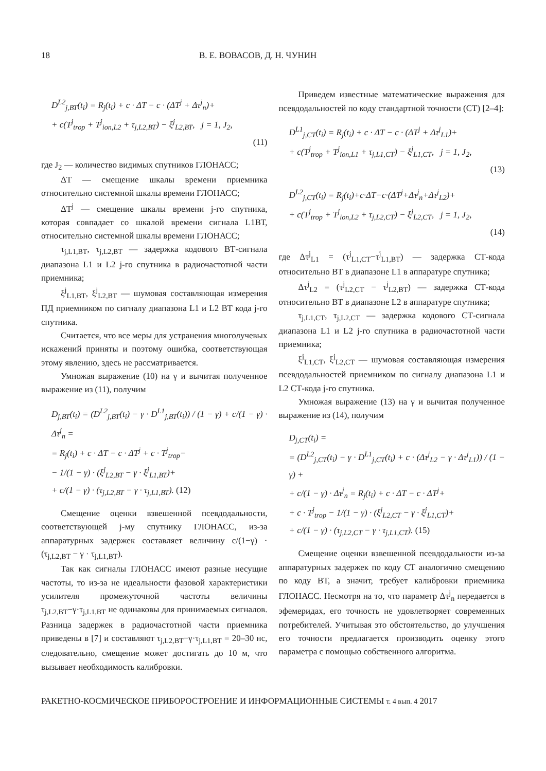18 В. Е. ВОВАСОВ, Д. Н. ЧУНИН
D<sup>L2</sup><sub>j,ВТ</sub>(t<sub>i</sub>) = R<sub>j</sub>(t<sub>i</sub>) + c · ΔT − c · (ΔT<sup>j</sup> + Δτ<sup>j</sup><sub>n</sub>)+
+ c(T<sup>j</sup><sub>trop</sub> + T<sup>j</sup><sub>ion,L2</sub> + τ<sub>j,L2,ВТ</sub>) − ξ<sup>j</sup><sub>L2,ВТ</sub>, j = 1, J<sub>2</sub>,
(11)
где J<sub>2</sub> — количество видимых спутников ГЛОНАСС;
ΔT — смещение шкалы времени приемника относительно системной шкалы времени ГЛОНАСС;
ΔT<sup>j</sup> — смещение шкалы времени j-го спутника, которая совпадает со шкалой времени сигнала L1ВТ, относительно системной шкалы времени ГЛОНАСС;
τ<sub>j,L1,ВТ</sub>, τ<sub>j,L2,ВТ</sub> — задержка кодового ВТ-сигнала диапазона L1 и L2 j-го спутника в радиочастотной части приемника;
ξ<sup>j</sup><sub>L1,ВТ</sub>, ξ<sup>j</sup><sub>L2,ВТ</sub> — шумовая составляющая измерения ПД приемником по сигналу диапазона L1 и L2 ВТ кода j-го спутника.
Считается, что все меры для устранения многолучевых искажений приняты и поэтому ошибка, соответствующая этому явлению, здесь не рассматривается.
Умножая выражение (10) на γ и вычитая полученное выражение из (11), получим
D<sub>j,ВТ</sub>(t<sub>i</sub>) = (D<sup>L2</sup><sub>j,ВТ</sub>(t<sub>i</sub>) − γ · D<sup>L1</sup><sub>j,ВТ</sub>(t<sub>i</sub>)) / (1 − γ) + c/(1 − γ) · Δτ<sup>j</sup><sub>n</sub> =
= R<sub>j</sub>(t<sub>i</sub>) + c · ΔT − c · ΔT<sup>j</sup> + c · T<sup>j</sup><sub>trop</sub>−
− 1/(1 − γ) · (ξ<sup>j</sup><sub>L2,ВТ</sub> − γ · ξ<sup>j</sup><sub>L1,ВТ</sub>)+
+ c/(1 − γ) · (τ<sub>j,L2,ВТ</sub> − γ · τ<sub>j,L1,ВТ</sub>). (12)
Смещение оценки взвешенной псевдодальности, соответствующей j-му спутнику ГЛОНАСС, из-за аппаратурных задержек составляет величину c/(1−γ) · (τ<sub>j,L2,ВТ</sub> − γ · τ<sub>j,L1,ВТ</sub>).
Так как сигналы ГЛОНАСС имеют разные несущие частоты, то из-за не идеальности фазовой характеристики усилителя промежуточной частоты величины τ<sub>j,L2,ВТ</sub>−γ·τ<sub>j,L1,ВТ</sub> не одинаковы для принимаемых сигналов. Разница задержек в радиочастотной части приемника приведены в [7] и составляют τ<sub>j,L2,ВТ</sub>−γ·τ<sub>j,L1,ВТ</sub> = 20–30 нс, следовательно, смещение может достигать до 10 м, что вызывает необходимость калибровки.
Приведем известные математические выражения для псевдодальностей по коду стандартной точности (СТ) [2–4]:
D<sup>L1</sup><sub>j,СТ</sub>(t<sub>i</sub>) = R<sub>j</sub>(t<sub>i</sub>) + c · ΔT − c · (ΔT<sup>j</sup> + Δτ<sup>j</sup><sub>L1</sub>)+
+ c(T<sup>j</sup><sub>trop</sub> + T<sup>j</sup><sub>ion,L1</sub> + τ<sub>j,L1,СТ</sub>) − ξ<sup>j</sup><sub>L1,СТ</sub>, j = 1, J<sub>2</sub>,
(13)
D<sup>L2</sup><sub>j,СТ</sub>(t<sub>i</sub>) = R<sub>j</sub>(t<sub>i</sub>)+c·ΔT−c·(ΔT<sup>j</sup>+Δτ<sup>j</sup><sub>n</sub>+Δτ<sup>j</sup><sub>L2</sub>)+
+ c(T<sup>j</sup><sub>trop</sub> + T<sup>j</sup><sub>ion,L2</sub> + τ<sub>j,L2,СТ</sub>) − ξ<sup>j</sup><sub>L2,СТ</sub>, j = 1, J<sub>2</sub>,
(14)
где Δτ<sup>j</sup><sub>L1</sub> = (τ<sup>j</sup><sub>L1,СТ</sub>−τ<sup>j</sup><sub>L1,ВТ</sub>) — задержка СТ-кода относительно ВТ в диапазоне L1 в аппаратуре спутника;
Δτ<sup>j</sup><sub>L2</sub> = (τ<sup>j</sup><sub>L2,СТ</sub> − τ<sup>j</sup><sub>L2,ВТ</sub>) — задержка СТ-кода относительно ВТ в диапазоне L2 в аппаратуре спутника;
τ<sub>j,L1,СТ</sub>, τ<sub>j,L2,СТ</sub> — задержка кодового СТ-сигнала диапазона L1 и L2 j-го спутника в радиочастотной части приемника;
ξ<sup>j</sup><sub>L1,СТ</sub>, ξ<sup>j</sup><sub>L2,СТ</sub> — шумовая составляющая измерения псевдодальностей приемником по сигналу диапазона L1 и L2 СТ-кода j-го спутника.
Умножая выражение (13) на γ и вычитая полученное выражение из (14), получим
D<sub>j,СТ</sub>(t<sub>i</sub>) =
= (D<sup>L2</sup><sub>j,СТ</sub>(t<sub>i</sub>) − γ · D<sup>L1</sup><sub>j,СТ</sub>(t<sub>i</sub>) + c · (Δτ<sup>j</sup><sub>L2</sub> − γ · Δτ<sup>j</sup><sub>L1</sub>)) / (1 − γ) +
+ c/(1 − γ) · Δτ<sup>j</sup><sub>n</sub> = R<sub>j</sub>(t<sub>i</sub>) + c · ΔT − c · ΔT<sup>j</sup>+
+ c · T<sup>j</sup><sub>trop</sub> − 1/(1 − γ) · (ξ<sup>j</sup><sub>L2,СТ</sub> − γ · ξ<sup>j</sup><sub>L1,СТ</sub>)+
+ c/(1 − γ) · (τ<sub>j,L2,СТ</sub> − γ · τ<sub>j,L1,СТ</sub>). (15)
Смещение оценки взвешенной псевдодальности из-за аппаратурных задержек по коду СТ аналогично смещению по коду ВТ, а значит, требует калибровки приемника ГЛОНАСС. Несмотря на то, что параметр Δτ<sup>j</sup><sub>n</sub> передается в эфемеридах, его точность не удовлетворяет современных потребителей. Учитывая это обстоятельство, до улучшения его точности предлагается производить оценку этого параметра с помощью собственного алгоритма.
РАКЕТНО-КОСМИЧЕСКОЕ ПРИБОРОСТРОЕНИЕ И ИНФОРМАЦИОННЫЕ СИСТЕМЫ т. 4 вып. 4 2017